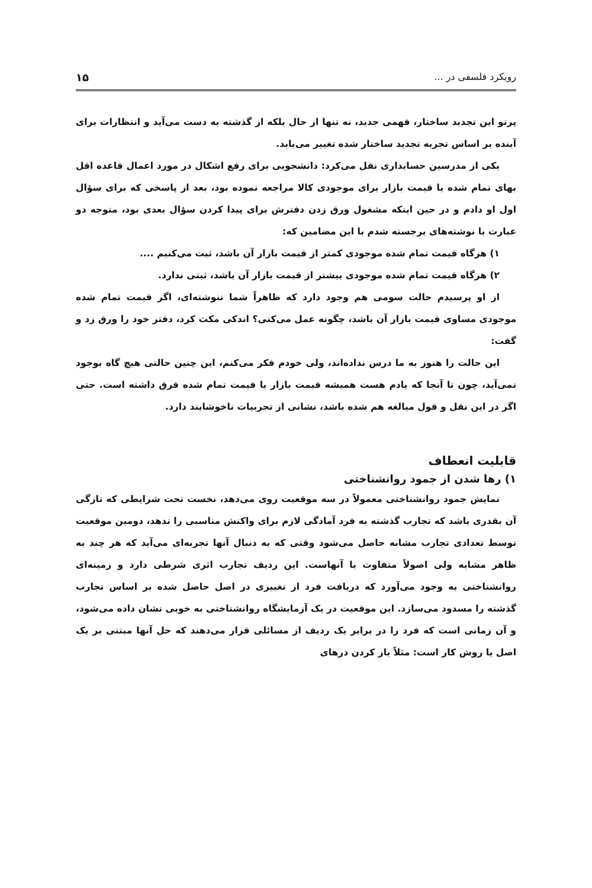رویکرد فلسفی در ... ۱۵
پرتو این تجدید ساختار، فهمی جدید، نه تنها از حال بلکه از گذشته به دست می‌آید و انتظارات برای آینده بر اساس تجربه تجدید ساختار شده تغییر می‌یابد.
یکی از مدرسین حسابداری نقل می‌کرد: دانشجویی برای رفع اشکال در مورد اعمال قاعده اقل بهای تمام شده یا قیمت بازار برای موجودی کالا مراجعه نموده بود، بعد از پاسخی که برای سؤال اول او دادم و در حین اینکه مشغول ورق زدن دفترش برای پیدا کردن سؤال بعدی بود، متوجه دو عبارت با نوشته‌های برجسته شدم با این مضامین که:
۱) هرگاه قیمت تمام شده موجودی کمتر از قیمت بازار آن باشد، ثبت می‌کنیم ....
۲) هرگاه قیمت تمام شده موجودی بیشتر از قیمت بازار آن باشد، ثبتی ندارد.
از او پرسیدم حالت سومی هم وجود دارد که ظاهراً شما ننوشته‌ای، اگر قیمت تمام شده موجودی مساوی قیمت بازار آن باشد، چگونه عمل می‌کنی؟ اندکی مکث کرد، دفتر خود را ورق زد و گفت:
این حالت را هنوز به ما درس نداده‌اند، ولی خودم فکر می‌کنم، این چنین حالتی هیچ گاه بوجود نمی‌آید، چون تا آنجا که یادم هست همیشه قیمت بازار با قیمت تمام شده فرق داشته است. حتی اگر در این نقل و قول مبالغه هم شده باشد، نشانی از تجربیات ناخوشایند دارد.
قابلیت انعطاف
۱) رها شدن از جمود روانشناختی
نمایش جمود روانشناختی معمولاً در سه موقعیت روی می‌دهد، نخست تحت شرایطی که تازگی آن بقدری باشد که تجارب گذشته به فرد آمادگی لازم برای واکنش مناسبی را ندهد، دومین موقعیت توسط تعدادی تجارب مشابه حاصل می‌شود وقتی که به دنبال آنها تجربه‌ای می‌آید که هر چند به ظاهر مشابه ولی اصولاً متفاوت با آنهاست. این ردیف تجارب اثری شرطی دارد و زمینه‌ای روانشناختی به وجود می‌آورد که دریافت فرد از تغییری در اصل حاصل شده بر اساس تجارب گذشته را مسدود می‌سازد. این موقعیت در یک آزمایشگاه روانشناختی به خوبی نشان داده می‌شود، و آن زمانی است که فرد را در برابر یک ردیف از مسائلی قرار می‌دهند که حل آنها مبتنی بر یک اصل یا روش کار است: مثلاً باز کردن درهای